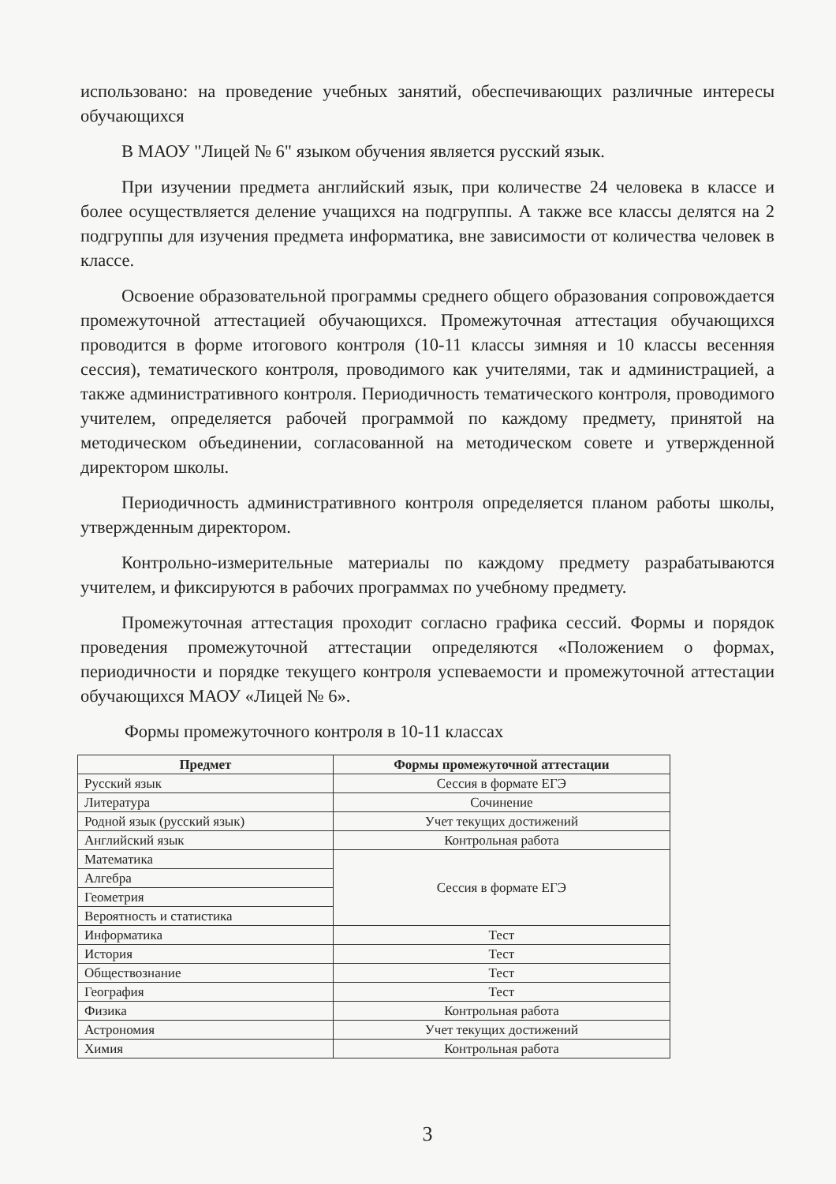использовано: на проведение учебных занятий, обеспечивающих различные интересы обучающихся
В МАОУ "Лицей № 6" языком обучения является русский язык.
При изучении предмета английский язык, при количестве 24 человека в классе и более осуществляется деление учащихся на подгруппы. А также все классы делятся на 2 подгруппы для изучения предмета информатика, вне зависимости от количества человек в классе.
Освоение образовательной программы среднего общего образования сопровождается промежуточной аттестацией обучающихся. Промежуточная аттестация обучающихся проводится в форме итогового контроля (10-11 классы зимняя и 10 классы весенняя сессия), тематического контроля, проводимого как учителями, так и администрацией, а также административного контроля. Периодичность тематического контроля, проводимого учителем, определяется рабочей программой по каждому предмету, принятой на методическом объединении, согласованной на методическом совете и утвержденной директором школы.
Периодичность административного контроля определяется планом работы школы, утвержденным директором.
Контрольно-измерительные материалы по каждому предмету разрабатываются учителем, и фиксируются в рабочих программах по учебному предмету.
Промежуточная аттестация проходит согласно графика сессий. Формы и порядок проведения промежуточной аттестации определяются «Положением о формах, периодичности и порядке текущего контроля успеваемости и промежуточной аттестации обучающихся МАОУ «Лицей № 6».
Формы промежуточного контроля в 10-11 классах
| Предмет | Формы промежуточной аттестации |
| --- | --- |
| Русский язык | Сессия в формате ЕГЭ |
| Литература | Сочинение |
| Родной язык (русский язык) | Учет текущих достижений |
| Английский язык | Контрольная работа |
| Математика | Сессия в формате ЕГЭ |
| Алгебра | |
| Геометрия | |
| Вероятность и статистика | |
| Информатика | Тест |
| История | Тест |
| Обществознание | Тест |
| География | Тест |
| Физика | Контрольная работа |
| Астрономия | Учет текущих достижений |
| Химия | Контрольная работа |
3